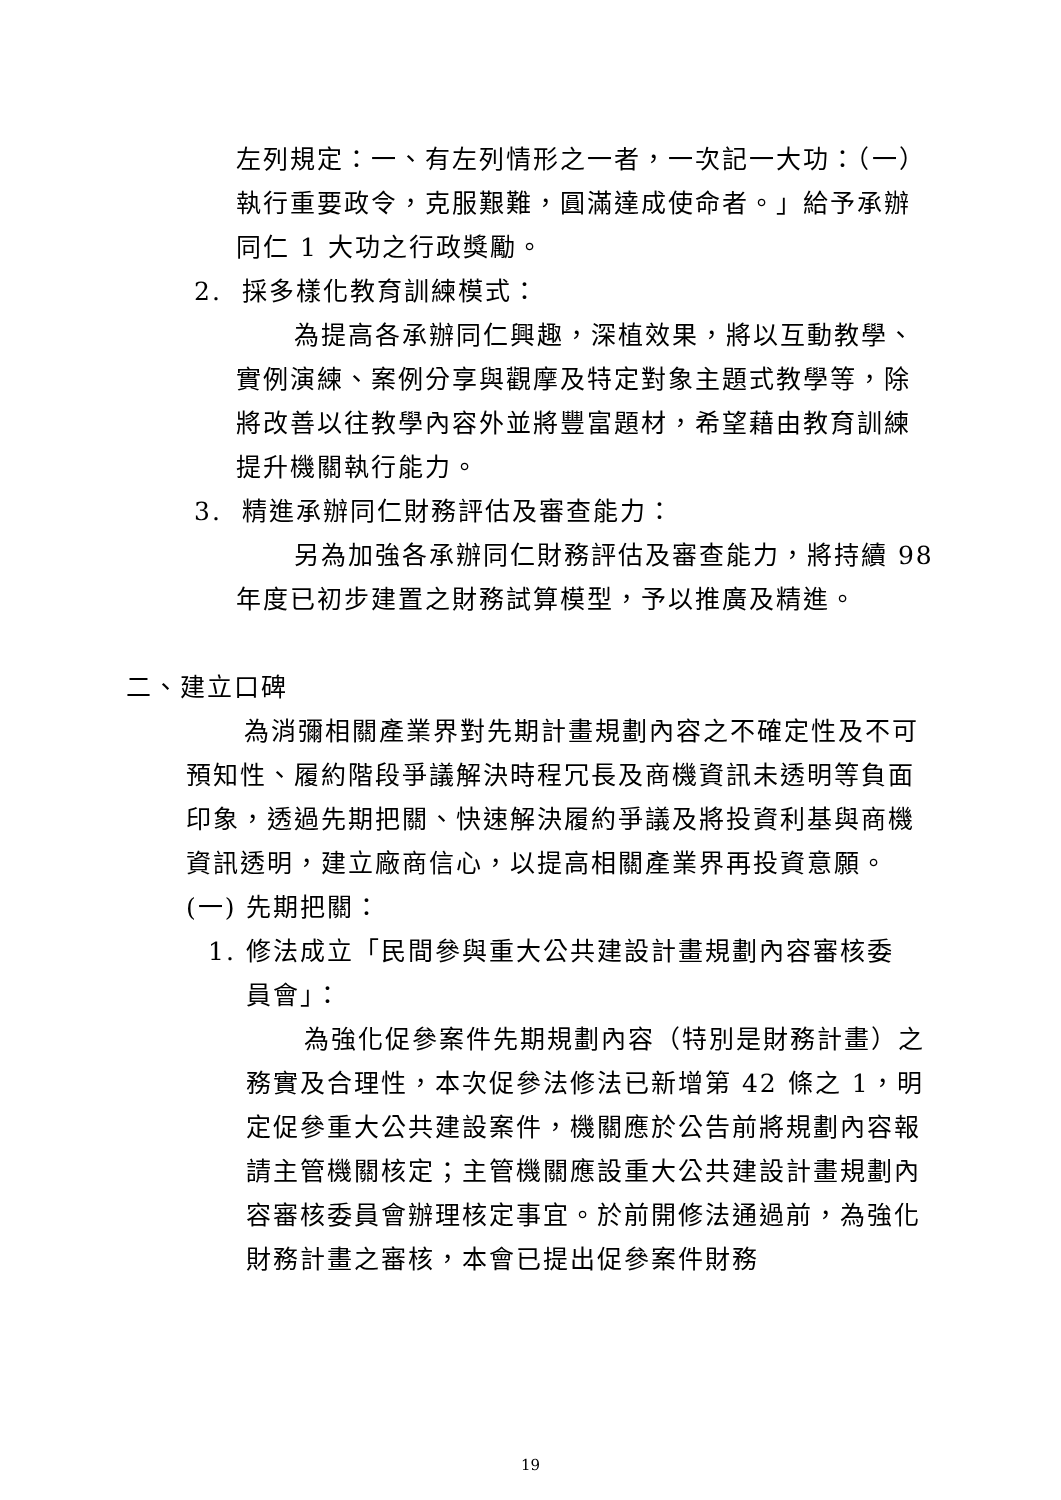左列規定：一、有左列情形之一者，一次記一大功：（一）執行重要政令，克服艱難，圓滿達成使命者。」給予承辦同仁 1 大功之行政獎勵。
2. 採多樣化教育訓練模式：
為提高各承辦同仁興趣，深植效果，將以互動教學、實例演練、案例分享與觀摩及特定對象主題式教學等，除將改善以往教學內容外並將豐富題材，希望藉由教育訓練提升機關執行能力。
3. 精進承辦同仁財務評估及審查能力：
另為加強各承辦同仁財務評估及審查能力，將持續 98 年度已初步建置之財務試算模型，予以推廣及精進。
二、建立口碑
為消彌相關產業界對先期計畫規劃內容之不確定性及不可預知性、履約階段爭議解決時程冗長及商機資訊未透明等負面印象，透過先期把關、快速解決履約爭議及將投資利基與商機資訊透明，建立廠商信心，以提高相關產業界再投資意願。
(一) 先期把關：
1. 修法成立「民間參與重大公共建設計畫規劃內容審核委
員會」：
為強化促參案件先期規劃內容（特別是財務計畫）之務實及合理性，本次促參法修法已新增第 42 條之 1，明定促參重大公共建設案件，機關應於公告前將規劃內容報請主管機關核定；主管機關應設重大公共建設計畫規劃內容審核委員會辦理核定事宜。於前開修法通過前，為強化財務計畫之審核，本會已提出促參案件財務
19